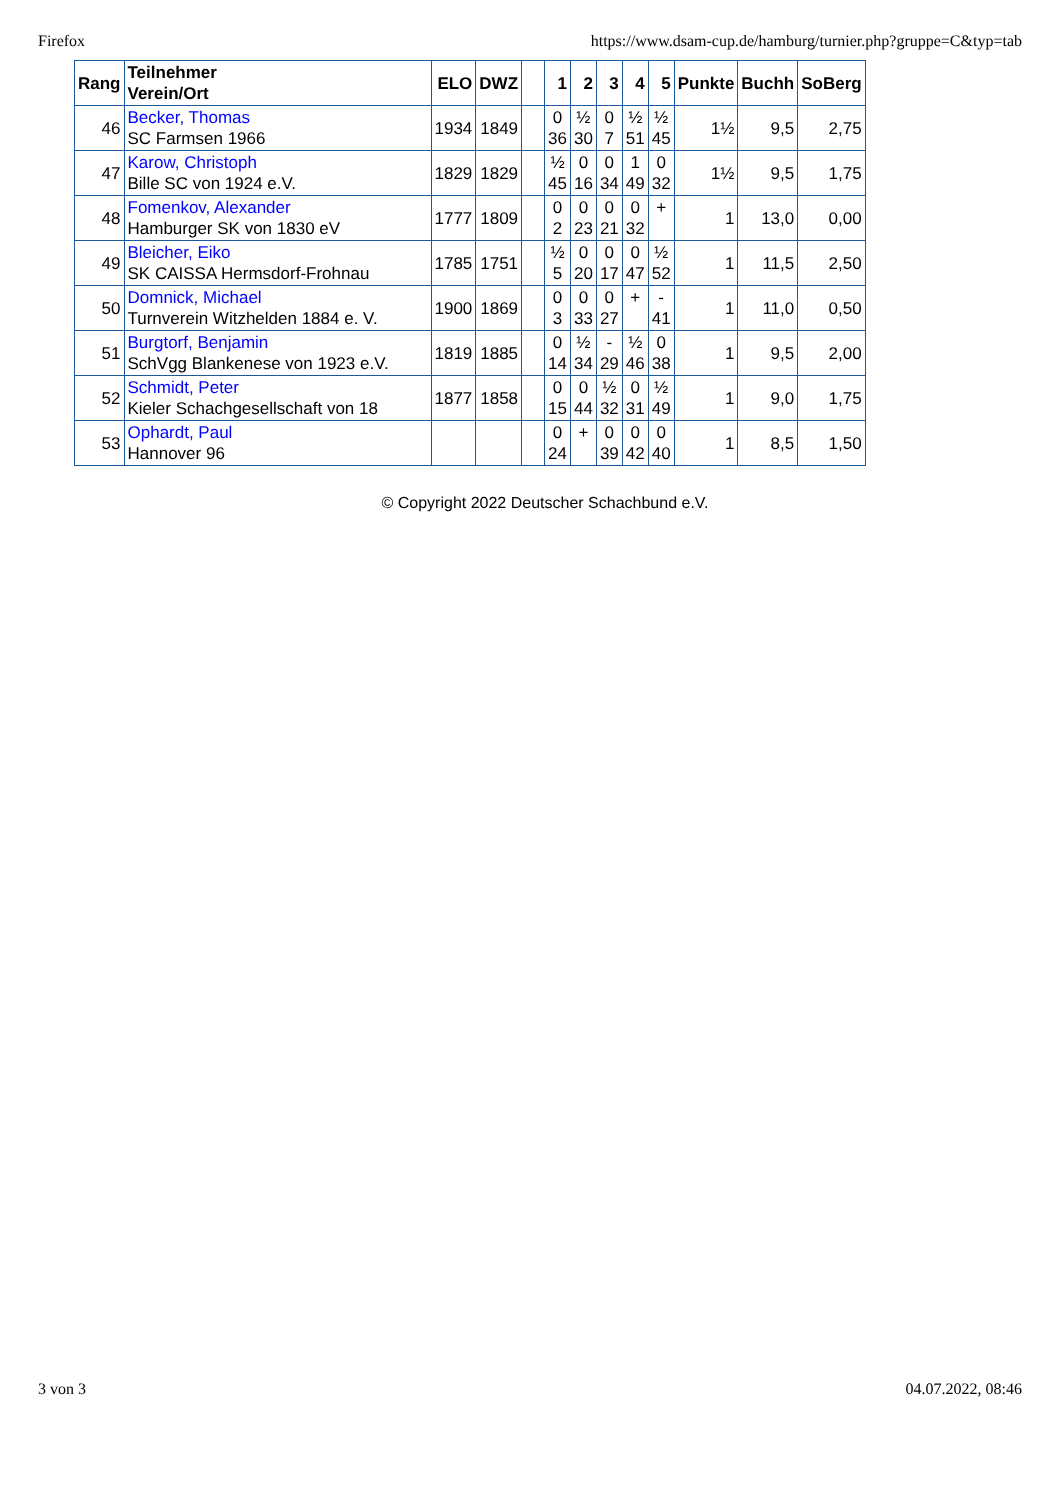Firefox https://www.dsam-cup.de/hamburg/turnier.php?gruppe=C&typ=tab
| Rang | Teilnehmer Verein/Ort | ELO | DWZ | | 1 | 2 | 3 | 4 | 5 | Punkte | Buchh | SoBerg |
| --- | --- | --- | --- | --- | --- | --- | --- | --- | --- | --- | --- | --- |
| 46 | Becker, Thomas SC Farmsen 1966 | 1934 | 1849 | | 0 36 | ½ 30 | 0 7 | ½ 51 | ½ 45 | 1½ | 9,5 | 2,75 |
| 47 | Karow, Christoph Bille SC von 1924 e.V. | 1829 | 1829 | | ½ 45 | 0 16 | 0 34 | 1 49 | 0 32 | 1½ | 9,5 | 1,75 |
| 48 | Fomenkov, Alexander Hamburger SK von 1830 eV | 1777 | 1809 | | 0 2 | 0 23 | 0 21 | 0 32 | + | 1 | 13,0 | 0,00 |
| 49 | Bleicher, Eiko SK CAISSA Hermsdorf-Frohnau | 1785 | 1751 | | ½ 5 | 0 20 | 0 17 | 0 47 | ½ 52 | 1 | 11,5 | 2,50 |
| 50 | Domnick, Michael Turnverein Witzhelden 1884 e. V. | 1900 | 1869 | | 0 3 | 0 33 | 0 27 | + | - 41 | 1 | 11,0 | 0,50 |
| 51 | Burgtorf, Benjamin SchVgg Blankenese von 1923 e.V. | 1819 | 1885 | | 0 14 | ½ 34 | - 29 | ½ 46 | 0 38 | 1 | 9,5 | 2,00 |
| 52 | Schmidt, Peter Kieler Schachgesellschaft von 18 | 1877 | 1858 | | 0 15 | 0 44 | ½ 32 | 0 31 | ½ 49 | 1 | 9,0 | 1,75 |
| 53 | Ophardt, Paul Hannover 96 | | | | 0 24 | + | 0 39 | 0 42 | 0 40 | 1 | 8,5 | 1,50 |
© Copyright 2022 Deutscher Schachbund e.V.
3 von 3 04.07.2022, 08:46